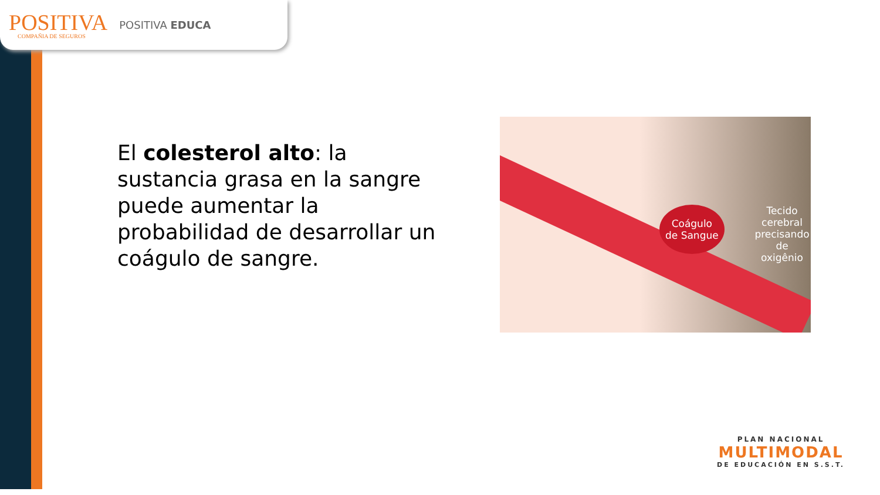POSITIVA
COMPAÑIA DE SEGUROS
POSITIVA EDUCA
El colesterol alto: la sustancia grasa en la sangre puede aumentar la probabilidad de desarrollar un coágulo de sangre.
Coágulo
de Sangue
Tecido
cerebral
precisando
de oxigênio
PLAN NACIONAL
MULTIMODAL
DE EDUCACIÓN EN S.S.T.